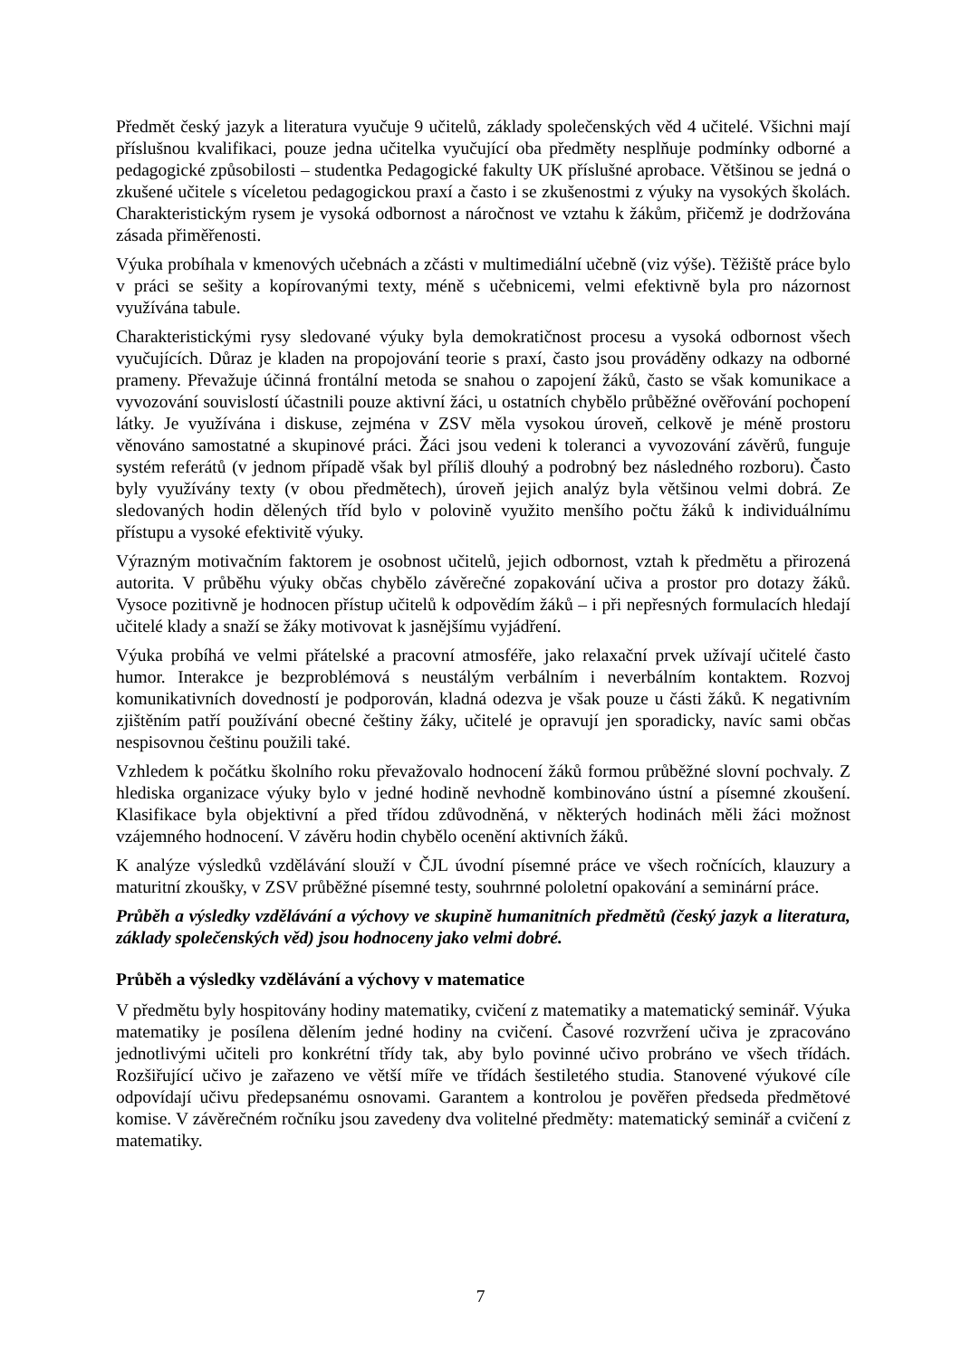Předmět český jazyk a literatura vyučuje 9 učitelů, základy společenských věd 4 učitelé. Všichni mají příslušnou kvalifikaci, pouze jedna učitelka vyučující oba předměty nesplňuje podmínky odborné a pedagogické způsobilosti – studentka Pedagogické fakulty UK příslušné aprobace. Většinou se jedná o zkušené učitele s víceletou pedagogickou praxí a často i se zkušenostmi z výuky na vysokých školách. Charakteristickým rysem je vysoká odbornost a náročnost ve vztahu k žákům, přičemž je dodržována zásada přiměřenosti.
Výuka probíhala v kmenových učebnách a zčásti v multimediální učebně (viz výše). Těžiště práce bylo v práci se sešity a kopírovanými texty, méně s učebnicemi, velmi efektivně byla pro názornost využívána tabule.
Charakteristickými rysy sledované výuky byla demokratičnost procesu a vysoká odbornost všech vyučujících. Důraz je kladen na propojování teorie s praxí, často jsou prováděny odkazy na odborné prameny. Převažuje účinná frontální metoda se snahou o zapojení žáků, často se však komunikace a vyvozování souvislostí účastnili pouze aktivní žáci, u ostatních chybělo průběžné ověřování pochopení látky. Je využívána i diskuse, zejména v ZSV měla vysokou úroveň, celkově je méně prostoru věnováno samostatné a skupinové práci. Žáci jsou vedeni k toleranci a vyvozování závěrů, funguje systém referátů (v jednom případě však byl příliš dlouhý a podrobný bez následného rozboru). Často byly využívány texty (v obou předmětech), úroveň jejich analýz byla většinou velmi dobrá. Ze sledovaných hodin dělených tříd bylo v polovině využito menšího počtu žáků k individuálnímu přístupu a vysoké efektivitě výuky.
Výrazným motivačním faktorem je osobnost učitelů, jejich odbornost, vztah k předmětu a přirozená autorita. V průběhu výuky občas chybělo závěrečné zopakování učiva a prostor pro dotazy žáků. Vysoce pozitivně je hodnocen přístup učitelů k odpovědím žáků – i při nepřesných formulacích hledají učitelé klady a snaží se žáky motivovat k jasnějšímu vyjádření.
Výuka probíhá ve velmi přátelské a pracovní atmosféře, jako relaxační prvek užívají učitelé často humor. Interakce je bezproblémová s neustálým verbálním i neverbálním kontaktem. Rozvoj komunikativních dovedností je podporován, kladná odezva je však pouze u části žáků. K negativním zjištěním patří používání obecné češtiny žáky, učitelé je opravují jen sporadicky, navíc sami občas nespisovnou češtinu použili také.
Vzhledem k počátku školního roku převažovalo hodnocení žáků formou průběžné slovní pochvaly. Z hlediska organizace výuky bylo v jedné hodině nevhodně kombinováno ústní a písemné zkoušení. Klasifikace byla objektivní a před třídou zdůvodněná, v některých hodinách měli žáci možnost vzájemného hodnocení. V závěru hodin chybělo ocenění aktivních žáků.
K analýze výsledků vzdělávání slouží v ČJL úvodní písemné práce ve všech ročnících, klauzury a maturitní zkoušky, v ZSV průběžné písemné testy, souhrnné pololetní opakování a seminární práce.
Průběh a výsledky vzdělávání a výchovy ve skupině humanitních předmětů (český jazyk a literatura, základy společenských věd) jsou hodnoceny jako velmi dobré.
Průběh a výsledky vzdělávání a výchovy v matematice
V předmětu byly hospitovány hodiny matematiky, cvičení z matematiky a matematický seminář. Výuka matematiky je posílena dělením jedné hodiny na cvičení. Časové rozvržení učiva je zpracováno jednotlivými učiteli pro konkrétní třídy tak, aby bylo povinné učivo probráno ve všech třídách. Rozšiřující učivo je zařazeno ve větší míře ve třídách šestiletého studia. Stanovené výukové cíle odpovídají učivu předepsanému osnovami. Garantem a kontrolou je pověřen předseda předmětové komise. V závěrečném ročníku jsou zavedeny dva volitelné předměty: matematický seminář a cvičení z matematiky.
7